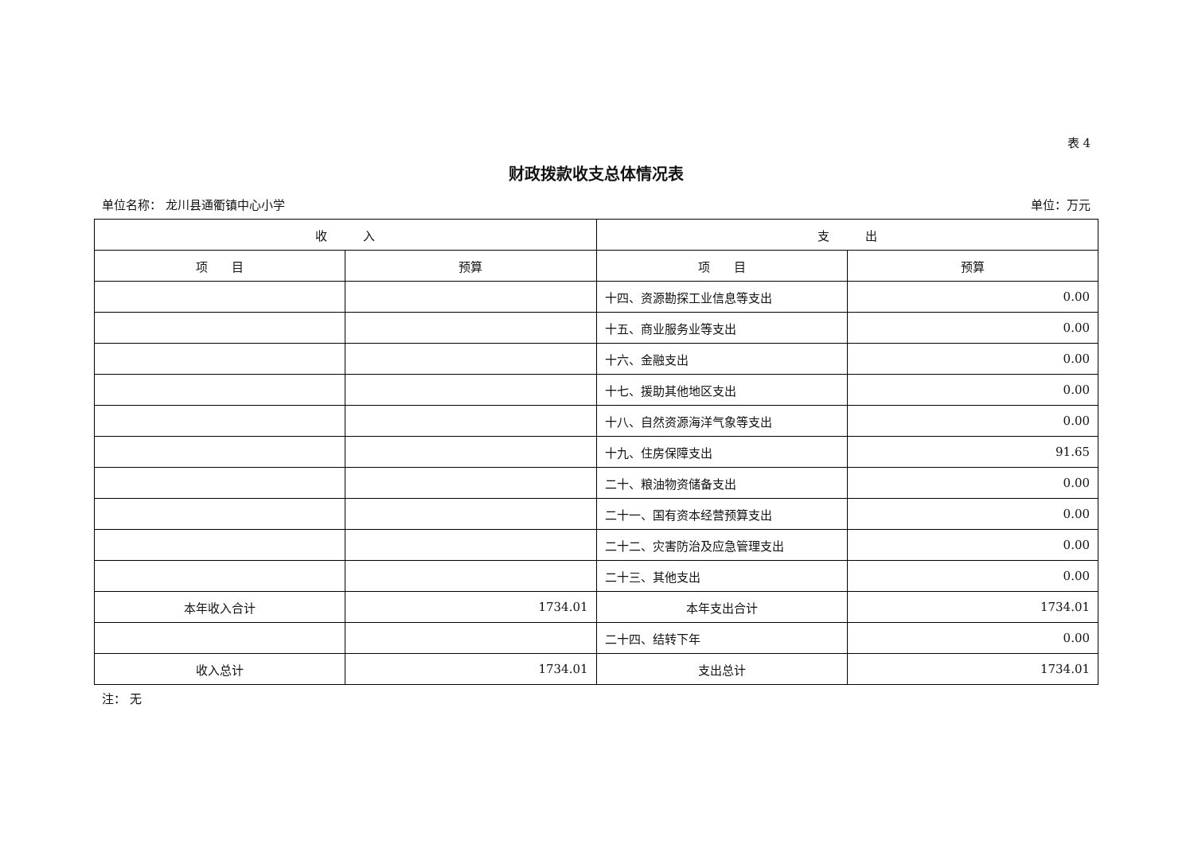表 4
财政拨款收支总体情况表
单位名称： 龙川县通衢镇中心小学 单位：万元
| 收 入 | | 支 出 | |
| --- | --- | --- | --- |
| 项 目 | 预算 | 项 目 | 预算 |
| | | 十四、资源勘探工业信息等支出 | 0.00 |
| | | 十五、商业服务业等支出 | 0.00 |
| | | 十六、金融支出 | 0.00 |
| | | 十七、援助其他地区支出 | 0.00 |
| | | 十八、自然资源海洋气象等支出 | 0.00 |
| | | 十九、住房保障支出 | 91.65 |
| | | 二十、粮油物资储备支出 | 0.00 |
| | | 二十一、国有资本经营预算支出 | 0.00 |
| | | 二十二、灾害防治及应急管理支出 | 0.00 |
| | | 二十三、其他支出 | 0.00 |
| 本年收入合计 | 1734.01 | 本年支出合计 | 1734.01 |
| | | 二十四、结转下年 | 0.00 |
| 收入总计 | 1734.01 | 支出总计 | 1734.01 |
注： 无